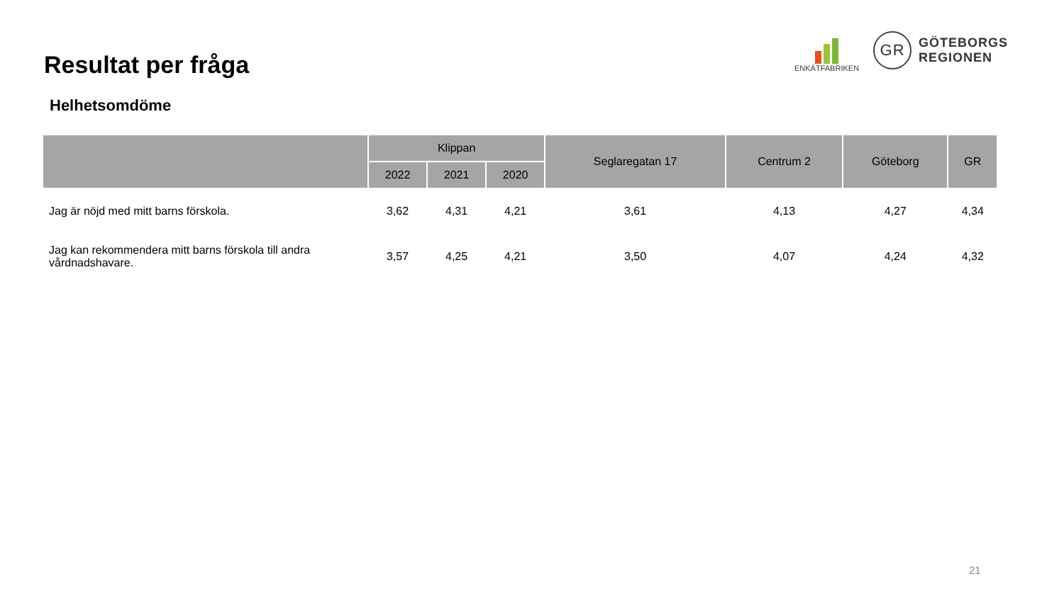Resultat per fråga
Helhetsomdöme
ENKÄTFABRIKEN
GR
GÖTEBORGS
REGIONEN
| | Klippan | | | Seglaregatan 17 | Centrum 2 | Göteborg | GR |
| --- | --- | --- | --- | --- | --- | --- | --- |
| | 2022 | 2021 | 2020 | | | | |
| Jag är nöjd med mitt barns förskola. | 3,62 | 4,31 | 4,21 | 3,61 | 4,13 | 4,27 | 4,34 |
| Jag kan rekommendera mitt barns förskola till andra vårdnadshavare. | 3,57 | 4,25 | 4,21 | 3,50 | 4,07 | 4,24 | 4,32 |
21